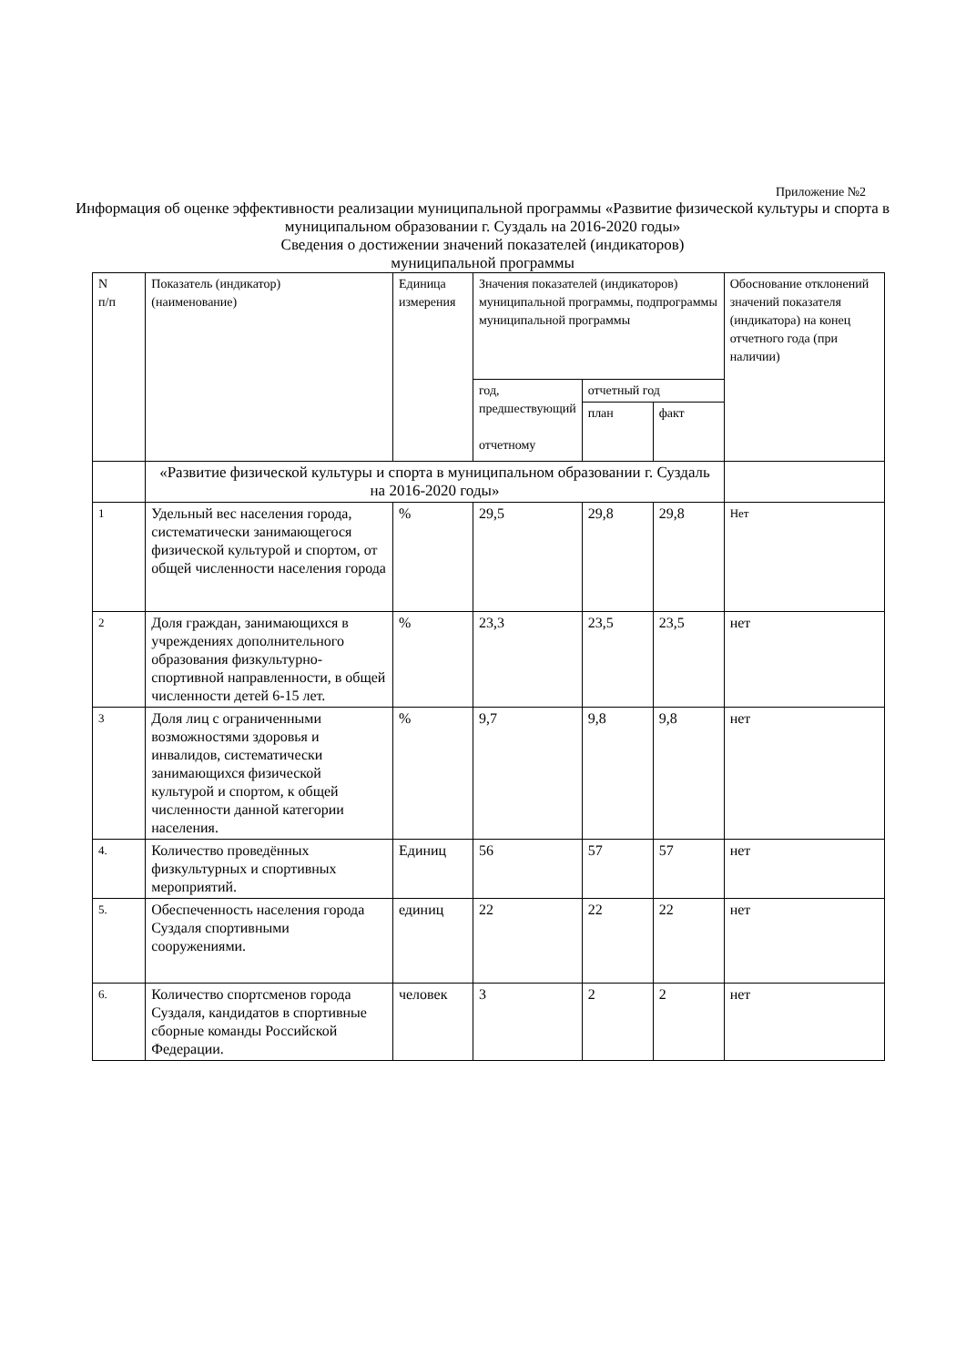Приложение №2
Информация об оценке эффективности реализации муниципальной программы «Развитие физической культуры и спорта в муниципальном образовании г. Суздаль на 2016-2020 годы»
Сведения о достижении значений показателей (индикаторов)
муниципальной программы
| N п/п | Показатель (индикатор) (наименование) | Единица измерения | Значения показателей (индикаторов) муниципальной программы, подпрограммы муниципальной программы | | | Обоснование отклонений значений показателя (индикатора) на конец отчетного года (при наличии) |
| | | | год, предшествующий отчетному | отчетный год | | |
| | | | | план | факт | |
| | «Развитие физической культуры и спорта в муниципальном образовании г. Суздаль на 2016-2020 годы» | | | | | |
| 1 | Удельный вес населения города, систематически занимающегося физической культурой и спортом, от общей численности населения города | % | 29,5 | 29,8 | 29,8 | Нет |
| 2 | Доля граждан, занимающихся в учреждениях дополнительного образования физкультурно-спортивной направленности, в общей численности детей 6-15 лет. | % | 23,3 | 23,5 | 23,5 | нет |
| 3 | Доля лиц с ограниченными возможностями здоровья и инвалидов, систематически занимающихся физической культурой и спортом, к общей численности данной категории населения. | % | 9,7 | 9,8 | 9,8 | нет |
| 4. | Количество проведённых физкультурных и спортивных мероприятий. | Единиц | 56 | 57 | 57 | нет |
| 5. | Обеспеченность населения города Суздаля спортивными сооружениями. | единиц | 22 | 22 | 22 | нет |
| 6. | Количество спортсменов города Суздаля, кандидатов в спортивные сборные команды Российской Федерации. | человек | 3 | 2 | 2 | нет |